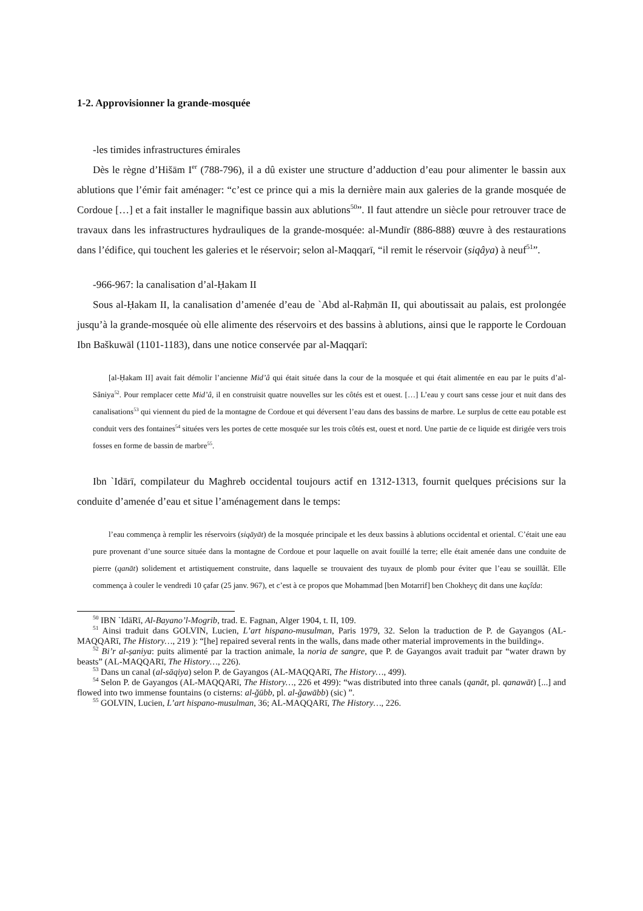1-2. Approvisionner la grande-mosquée
-les timides infrastructures émirales
Dès le règne d’Hišām I<sup>er</sup> (788-796), il a dû exister une structure d’adduction d’eau pour alimenter le bassin aux ablutions que l’émir fait aménager: “c’est ce prince qui a mis la dernière main aux galeries de la grande mosquée de Cordoue […] et a fait installer le magnifique bassin aux ablutions<sup>50</sup>”. Il faut attendre un siècle pour retrouver trace de travaux dans les infrastructures hydrauliques de la grande-mosquée: al-Mundīr (886-888) œuvre à des restaurations dans l’édifice, qui touchent les galeries et le réservoir; selon al-Maqqarī, “il remit le réservoir (siqâya) à neuf<sup>51</sup>”.
-966-967: la canalisation d’al-Ḥakam II
Sous al-Ḥakam II, la canalisation d’amenée d’eau de `Abd al-Raḥmān II, qui aboutissait au palais, est prolongée jusqu’à la grande-mosquée où elle alimente des réservoirs et des bassins à ablutions, ainsi que le rapporte le Cordouan Ibn Baškuwāl (1101-1183), dans une notice conservée par al-Maqqarī:
[al-Ḥakam II] avait fait démolir l’ancienne Mid’â qui était située dans la cour de la mosquée et qui était alimentée en eau par le puits d’al-Sâniya<sup>52</sup>. Pour remplacer cette Mid’â, il en construisit quatre nouvelles sur les côtés est et ouest. […] L’eau y court sans cesse jour et nuit dans des canalisations<sup>53</sup> qui viennent du pied de la montagne de Cordoue et qui déversent l’eau dans des bassins de marbre. Le surplus de cette eau potable est conduit vers des fontaines<sup>54</sup> situées vers les portes de cette mosquée sur les trois côtés est, ouest et nord. Une partie de ce liquide est dirigée vers trois fosses en forme de bassin de marbre<sup>55</sup>.
Ibn `Idārī, compilateur du Maghreb occidental toujours actif en 1312-1313, fournit quelques précisions sur la conduite d’amenée d’eau et situe l’aménagement dans le temps:
l’eau commença à remplir les réservoirs (siqāyāt) de la mosquée principale et les deux bassins à ablutions occidental et oriental. C’était une eau pure provenant d’une source située dans la montagne de Cordoue et pour laquelle on avait fouillé la terre; elle était amenée dans une conduite de pierre (qanāt) solidement et artistiquement construite, dans laquelle se trouvaient des tuyaux de plomb pour éviter que l’eau se souillât. Elle commença à couler le vendredi 10 çafar (25 janv. 967), et c’est à ce propos que Mohammad [ben Motarrif] ben Chokheyç dit dans une kaçîda:
<sup>50</sup> IBN `IdāRī, Al-Bayano’l-Mogrib, trad. E. Fagnan, Alger 1904, t. II, 109.
<sup>51</sup> Ainsi traduit dans GOLVIN, Lucien, L’art hispano-musulman, Paris 1979, 32. Selon la traduction de P. de Gayangos (AL-MAQQARī, The History…, 219 ): “[he] repaired several rents in the walls, dans made other material improvements in the building».
<sup>52</sup> Bi’r al-ṣaniya: puits alimenté par la traction animale, la noria de sangre, que P. de Gayangos avait traduit par “water drawn by beasts” (AL-MAQQARī, The History…, 226).
<sup>53</sup> Dans un canal (al-sāqiya) selon P. de Gayangos (AL-MAQQARī, The History…, 499).
<sup>54</sup> Selon P. de Gayangos (AL-MAQQARī, The History…, 226 et 499): “was distributed into three canals (qanāt, pl. qanawāt) [...] and flowed into two immense fountains (o cisterns: al-ğūbb, pl. al-ğawābb) (sic) ”.
<sup>55</sup> GOLVIN, Lucien, L’art hispano-musulman, 36; AL-MAQQARī, The History…, 226.